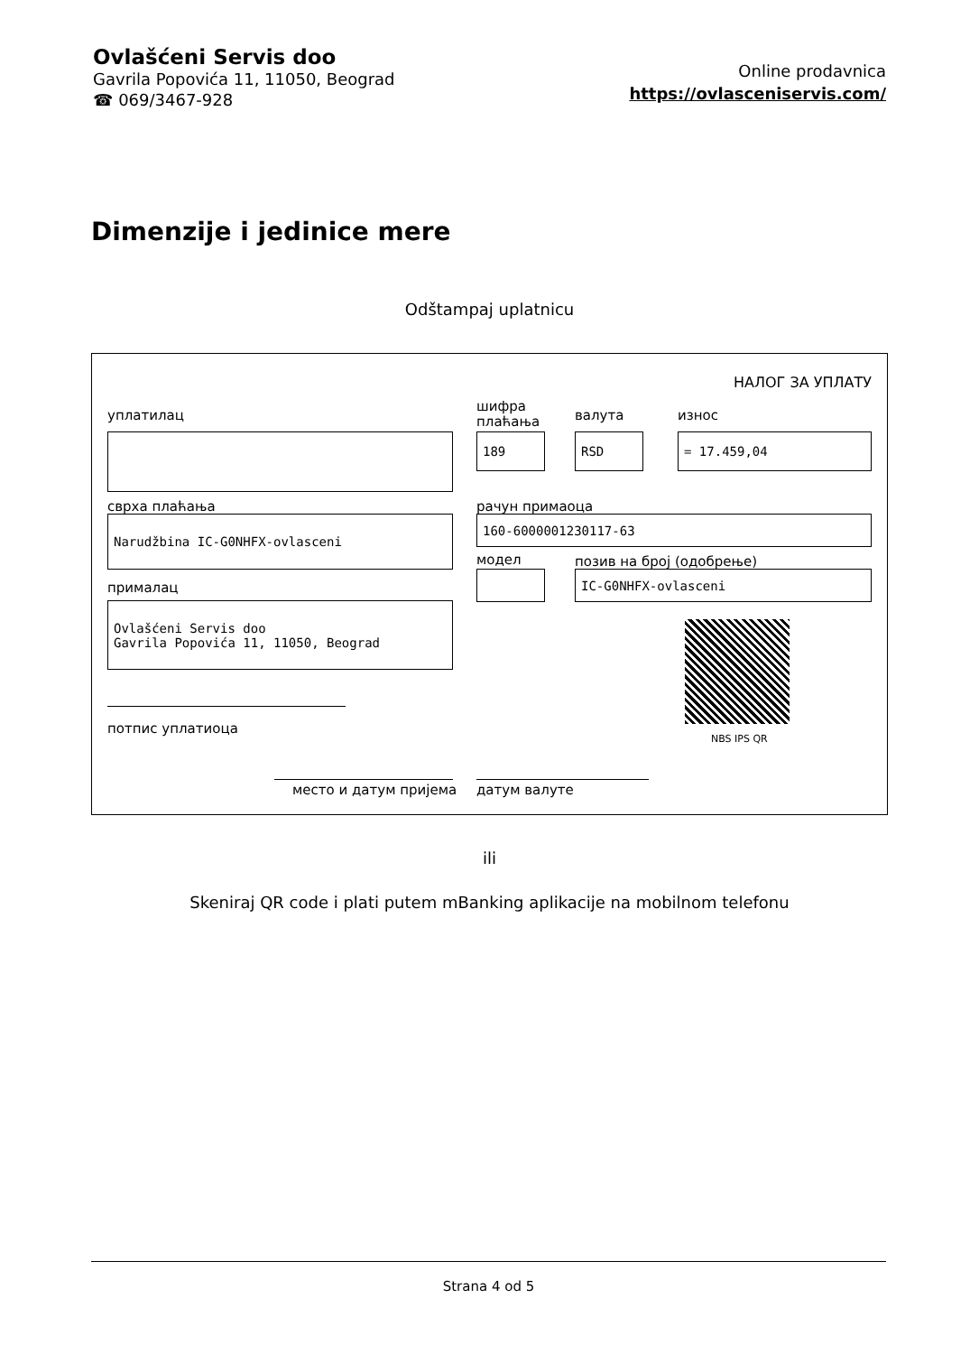Ovlašćeni Servis doo
Gavrila Popovića 11, 11050, Beograd
☎ 069/3467-928
Online prodavnica
https://ovlasceniservis.com/
Dimenzije i jedinice mere
Odštampaj uplatnicu
НАЛОГ ЗА УПЛАТУ
уплатилац
шифра
плаћања
валута износ
189 RSD = 17.459,04
сврха плаћања рачун примаоца
Narudžbina IC-G0NHFX-ovlasceni 160-6000001230117-63
модел позив на број (одобрење)
IC-G0NHFX-ovlasceni
прималац
Ovlašćeni Servis doo
Gavrila Popovića 11, 11050, Beograd
NBS IPS QR
потпис уплатиоца
место и датум пријема датум валуте
ili
Skeniraj QR code i plati putem mBanking aplikacije na mobilnom telefonu
Strana 4 od 5